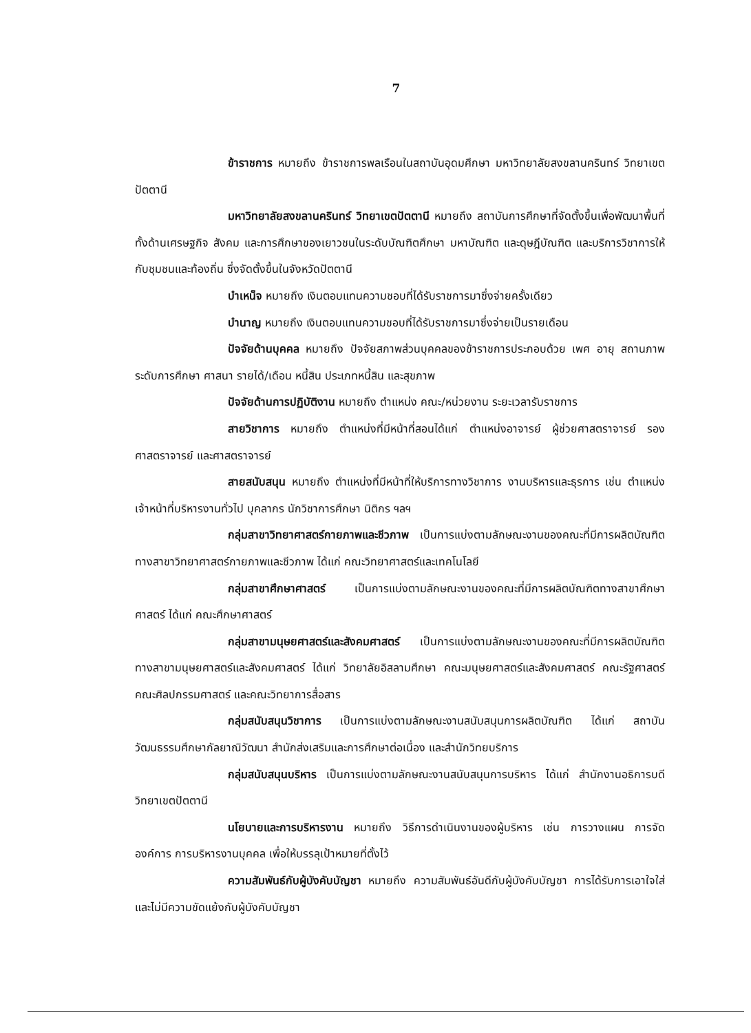7
ข้าราชการ หมายถึง ข้าราชการพลเรือนในสถาบันอุดมศึกษา มหาวิทยาลัยสงขลานครินทร์ วิทยาเขตปัตตานี
มหาวิทยาลัยสงขลานครินทร์ วิทยาเขตปัตตานี หมายถึง สถาบันการศึกษาที่จัดตั้งขึ้นเพื่อพัฒนาพื้นที่ทั้งด้านเศรษฐกิจ สังคม และการศึกษาของเยาวชนในระดับบัณฑิตศึกษา มหาบัณฑิต และดุษฎีบัณฑิต และบริการวิชาการให้กับชุมชนและท้องถิ่น ซึ่งจัดตั้งขึ้นในจังหวัดปัตตานี
บำเหน็จ หมายถึง เงินตอบแทนความชอบที่ได้รับราชการมาซึ่งจ่ายครั้งเดียว
บำนาญ หมายถึง เงินตอบแทนความชอบที่ได้รับราชการมาซึ่งจ่ายเป็นรายเดือน
ปัจจัยด้านบุคคล หมายถึง ปัจจัยสภาพส่วนบุคคลของข้าราชการประกอบด้วย เพศ อายุ สถานภาพ ระดับการศึกษา ศาสนา รายได้/เดือน หนี้สิน ประเภทหนี้สิน และสุขภาพ
ปัจจัยด้านการปฏิบัติงาน หมายถึง ตำแหน่ง คณะ/หน่วยงาน ระยะเวลารับราชการ
สายวิชาการ หมายถึง ตำแหน่งที่มีหน้าที่สอนได้แก่ ตำแหน่งอาจารย์ ผู้ช่วยศาสตราจารย์ รองศาสตราจารย์ และศาสตราจารย์
สายสนับสนุน หมายถึง ตำแหน่งที่มีหน้าที่ให้บริการทางวิชาการ งานบริหารและธุรการ เช่น ตำแหน่งเจ้าหน้าที่บริหารงานทั่วไป บุคลากร นักวิชาการศึกษา นิติกร ฯลฯ
กลุ่มสาขาวิทยาศาสตร์กายภาพและชีวภาพ เป็นการแบ่งตามลักษณะงานของคณะที่มีการผลิตบัณฑิตทางสาขาวิทยาศาสตร์กายภาพและชีวภาพ ได้แก่ คณะวิทยาศาสตร์และเทคโนโลยี
กลุ่มสาขาศึกษาศาสตร์ เป็นการแบ่งตามลักษณะงานของคณะที่มีการผลิตบัณฑิตทางสาขาศึกษาศาสตร์ ได้แก่ คณะศึกษาศาสตร์
กลุ่มสาขามนุษยศาสตร์และสังคมศาสตร์ เป็นการแบ่งตามลักษณะงานของคณะที่มีการผลิตบัณฑิตทางสาขามนุษยศาสตร์และสังคมศาสตร์ ได้แก่ วิทยาลัยอิสลามศึกษา คณะมนุษยศาสตร์และสังคมศาสตร์ คณะรัฐศาสตร์ คณะศิลปกรรมศาสตร์ และคณะวิทยาการสื่อสาร
กลุ่มสนับสนุนวิชาการ เป็นการแบ่งตามลักษณะงานสนับสนุนการผลิตบัณฑิต ได้แก่ สถาบันวัฒนธรรมศึกษากัลยาณิวัฒนา สำนักส่งเสริมและการศึกษาต่อเนื่อง และสำนักวิทยบริการ
กลุ่มสนับสนุนบริหาร เป็นการแบ่งตามลักษณะงานสนับสนุนการบริหาร ได้แก่ สำนักงานอธิการบดีวิทยาเขตปัตตานี
นโยบายและการบริหารงาน หมายถึง วิธีการดำเนินงานของผู้บริหาร เช่น การวางแผน การจัดองค์การ การบริหารงานบุคคล เพื่อให้บรรลุเป้าหมายที่ตั้งไว้
ความสัมพันธ์กับผู้บังคับบัญชา หมายถึง ความสัมพันธ์อันดีกับผู้บังคับบัญชา การได้รับการเอาใจใส่และไม่มีความขัดแย้งกับผู้บังคับบัญชา